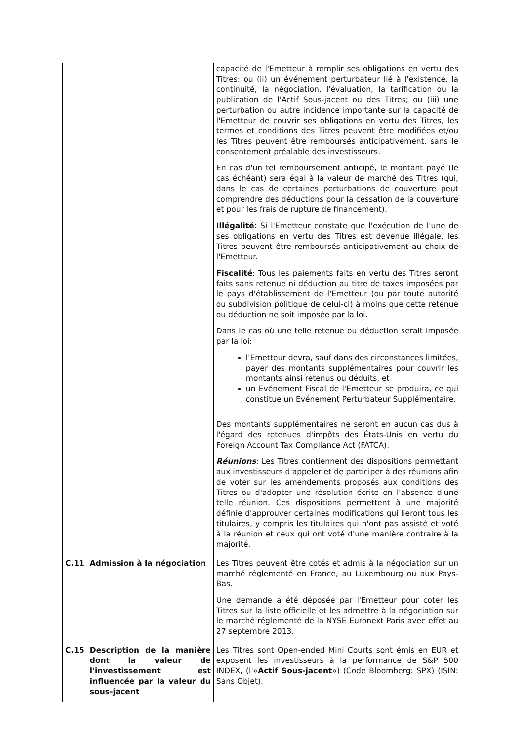| | | capacité de l'Emetteur à remplir ses obligations en vertu des Titres; ou (ii) un événement perturbateur lié à l'existence, la continuité, la négociation, l'évaluation, la tarification ou la publication de l'Actif Sous-jacent ou des Titres; ou (iii) une perturbation ou autre incidence importante sur la capacité de l'Emetteur de couvrir ses obligations en vertu des Titres, les termes et conditions des Titres peuvent être modifiées et/ou les Titres peuvent être remboursés anticipativement, sans le consentement préalable des investisseurs. En cas d'un tel remboursement anticipé, le montant payé (le cas échéant) sera égal à la valeur de marché des Titres (qui, dans le cas de certaines perturbations de couverture peut comprendre des déductions pour la cessation de la couverture et pour les frais de rupture de financement). Illégalité : Si l'Emetteur constate que l'exécution de l'une de ses obligations en vertu des Titres est devenue illégale, les Titres peuvent être remboursés anticipativement au choix de l'Emetteur. Fiscalité : Tous les paiements faits en vertu des Titres seront faits sans retenue ni déduction au titre de taxes imposées par le pays d'établissement de l'Emetteur (ou par toute autorité ou subdivision politique de celui-ci) à moins que cette retenue ou déduction ne soit imposée par la loi. Dans le cas où une telle retenue ou déduction serait imposée par la loi: l'Emetteur devra, sauf dans des circonstances limitées, payer des montants supplémentaires pour couvrir les montants ainsi retenus ou déduits, et un Evénement Fiscal de l'Emetteur se produira, ce qui constitue un Evénement Perturbateur Supplémentaire. Des montants supplémentaires ne seront en aucun cas dus à l'égard des retenues d'impôts des États-Unis en vertu du Foreign Account Tax Compliance Act (FATCA). Réunions : Les Titres contiennent des dispositions permettant aux investisseurs d'appeler et de participer à des réunions afin de voter sur les amendements proposés aux conditions des Titres ou d'adopter une résolution écrite en l'absence d'une telle réunion. Ces dispositions permettent à une majorité définie d'approuver certaines modifications qui lieront tous les titulaires, y compris les titulaires qui n'ont pas assisté et voté à la réunion et ceux qui ont voté d'une manière contraire à la majorité. |
| C.11 | Admission à la négociation | Les Titres peuvent être cotés et admis à la négociation sur un marché réglementé en France, au Luxembourg ou aux Pays-Bas. Une demande a été déposée par l'Emetteur pour coter les Titres sur la liste officielle et les admettre à la négociation sur le marché réglementé de la NYSE Euronext Paris avec effet au 27 septembre 2013. |
| C.15 | Description de la manière dont la valeur de l'investissement est influencée par la valeur du sous-jacent | Les Titres sont Open-ended Mini Courts sont émis en EUR et exposent les investisseurs à la performance de S&P 500 INDEX, (l'« Actif Sous-jacent ») (Code Bloomberg: SPX) (ISIN: Sans Objet). |